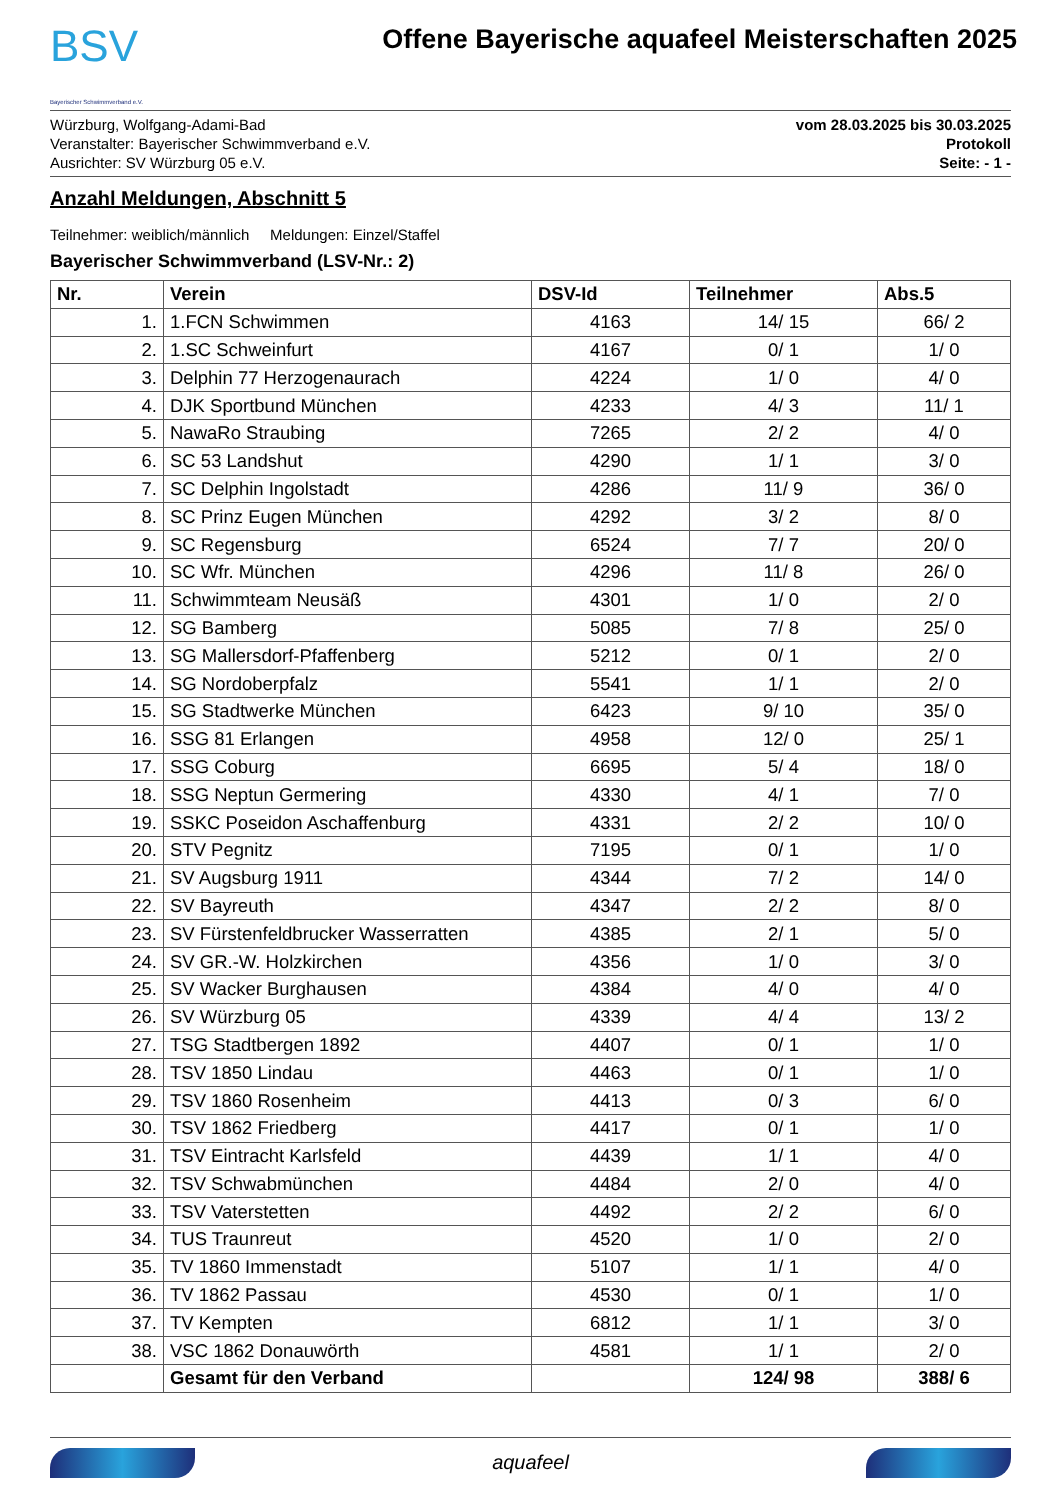BSV
Bayerischer Schwimmverband e.V.
Offene Bayerische aquafeel Meisterschaften 2025
Würzburg, Wolfgang-Adami-Bad
Veranstalter: Bayerischer Schwimmverband e.V.
Ausrichter: SV Würzburg 05 e.V.
vom 28.03.2025 bis 30.03.2025
Protokoll
Seite: - 1 -
Anzahl Meldungen, Abschnitt 5
Teilnehmer: weiblich/männlich Meldungen: Einzel/Staffel
Bayerischer Schwimmverband (LSV-Nr.: 2)
| Nr. | Verein | DSV-Id | Teilnehmer | Abs.5 |
| --- | --- | --- | --- | --- |
| 1. | 1.FCN Schwimmen | 4163 | 14/ 15 | 66/ 2 |
| 2. | 1.SC Schweinfurt | 4167 | 0/ 1 | 1/ 0 |
| 3. | Delphin 77 Herzogenaurach | 4224 | 1/ 0 | 4/ 0 |
| 4. | DJK Sportbund München | 4233 | 4/ 3 | 11/ 1 |
| 5. | NawaRo Straubing | 7265 | 2/ 2 | 4/ 0 |
| 6. | SC 53 Landshut | 4290 | 1/ 1 | 3/ 0 |
| 7. | SC Delphin Ingolstadt | 4286 | 11/ 9 | 36/ 0 |
| 8. | SC Prinz Eugen München | 4292 | 3/ 2 | 8/ 0 |
| 9. | SC Regensburg | 6524 | 7/ 7 | 20/ 0 |
| 10. | SC Wfr. München | 4296 | 11/ 8 | 26/ 0 |
| 11. | Schwimmteam Neusäß | 4301 | 1/ 0 | 2/ 0 |
| 12. | SG Bamberg | 5085 | 7/ 8 | 25/ 0 |
| 13. | SG Mallersdorf-Pfaffenberg | 5212 | 0/ 1 | 2/ 0 |
| 14. | SG Nordoberpfalz | 5541 | 1/ 1 | 2/ 0 |
| 15. | SG Stadtwerke München | 6423 | 9/ 10 | 35/ 0 |
| 16. | SSG 81 Erlangen | 4958 | 12/ 0 | 25/ 1 |
| 17. | SSG Coburg | 6695 | 5/ 4 | 18/ 0 |
| 18. | SSG Neptun Germering | 4330 | 4/ 1 | 7/ 0 |
| 19. | SSKC Poseidon Aschaffenburg | 4331 | 2/ 2 | 10/ 0 |
| 20. | STV Pegnitz | 7195 | 0/ 1 | 1/ 0 |
| 21. | SV Augsburg 1911 | 4344 | 7/ 2 | 14/ 0 |
| 22. | SV Bayreuth | 4347 | 2/ 2 | 8/ 0 |
| 23. | SV Fürstenfeldbrucker Wasserratten | 4385 | 2/ 1 | 5/ 0 |
| 24. | SV GR.-W. Holzkirchen | 4356 | 1/ 0 | 3/ 0 |
| 25. | SV Wacker Burghausen | 4384 | 4/ 0 | 4/ 0 |
| 26. | SV Würzburg 05 | 4339 | 4/ 4 | 13/ 2 |
| 27. | TSG Stadtbergen 1892 | 4407 | 0/ 1 | 1/ 0 |
| 28. | TSV 1850 Lindau | 4463 | 0/ 1 | 1/ 0 |
| 29. | TSV 1860 Rosenheim | 4413 | 0/ 3 | 6/ 0 |
| 30. | TSV 1862 Friedberg | 4417 | 0/ 1 | 1/ 0 |
| 31. | TSV Eintracht Karlsfeld | 4439 | 1/ 1 | 4/ 0 |
| 32. | TSV Schwabmünchen | 4484 | 2/ 0 | 4/ 0 |
| 33. | TSV Vaterstetten | 4492 | 2/ 2 | 6/ 0 |
| 34. | TUS Traunreut | 4520 | 1/ 0 | 2/ 0 |
| 35. | TV 1860 Immenstadt | 5107 | 1/ 1 | 4/ 0 |
| 36. | TV 1862 Passau | 4530 | 0/ 1 | 1/ 0 |
| 37. | TV Kempten | 6812 | 1/ 1 | 3/ 0 |
| 38. | VSC 1862 Donauwörth | 4581 | 1/ 1 | 2/ 0 |
| | Gesamt für den Verband | | 124/ 98 | 388/ 6 |
aquafeel